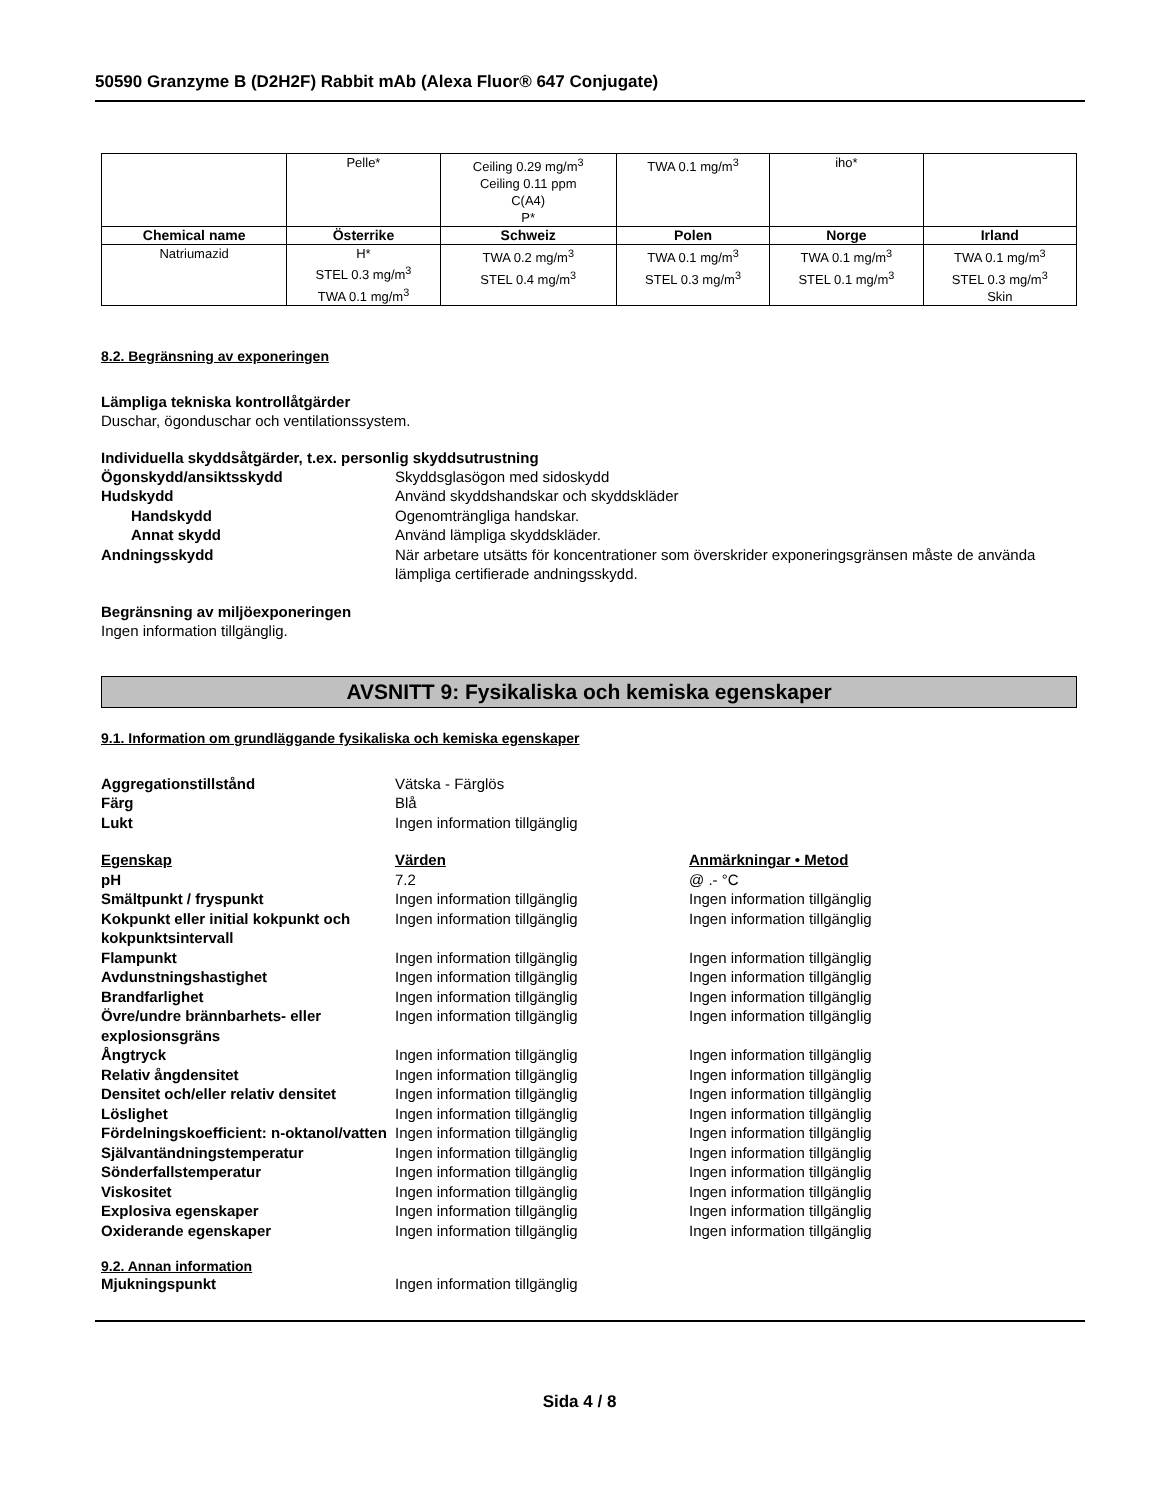50590 Granzyme B (D2H2F) Rabbit mAb (Alexa Fluor® 647 Conjugate)
| | Pelle* | Ceiling 0.29 mg/m<sup>3</sup> Ceiling 0.11 ppm C(A4) P* | TWA 0.1 mg/m<sup>3</sup> | iho* | |
| Chemical name | Österrike | Schweiz | Polen | Norge | Irland |
| Natriumazid | H* STEL 0.3 mg/m<sup>3</sup> TWA 0.1 mg/m<sup>3</sup> | TWA 0.2 mg/m<sup>3</sup> STEL 0.4 mg/m<sup>3</sup> | TWA 0.1 mg/m<sup>3</sup> STEL 0.3 mg/m<sup>3</sup> | TWA 0.1 mg/m<sup>3</sup> STEL 0.1 mg/m<sup>3</sup> | TWA 0.1 mg/m<sup>3</sup> STEL 0.3 mg/m<sup>3</sup> Skin |
8.2. Begränsning av exponeringen
Lämpliga tekniska kontrollåtgärder
Duschar, ögonduschar och ventilationssystem.
Individuella skyddsåtgärder, t.ex. personlig skyddsutrustning
Ögonskydd/ansiktsskydd Skyddsglasögon med sidoskydd Hudskydd Använd skyddshandskar och skyddskläder Handskydd Ogenomträngliga handskar. Annat skydd Använd lämpliga skyddskläder. Andningsskydd När arbetare utsätts för koncentrationer som överskrider exponeringsgränsen måste de använda lämpliga certifierade andningsskydd.
Begränsning av miljöexponeringen
Ingen information tillgänglig.
AVSNITT 9: Fysikaliska och kemiska egenskaper
9.1. Information om grundläggande fysikaliska och kemiska egenskaper
Aggregationstillstånd Vätska - Färglös Färg Blå Lukt Ingen information tillgänglig
Egenskap Värden Anmärkningar • Metod pH 7.2 @ .- °C Smältpunkt / fryspunkt Ingen information tillgänglig Ingen information tillgänglig Kokpunkt eller initial kokpunkt och kokpunktsintervall Ingen information tillgänglig Ingen information tillgänglig Flampunkt Ingen information tillgänglig Ingen information tillgänglig Avdunstningshastighet Ingen information tillgänglig Ingen information tillgänglig Brandfarlighet Ingen information tillgänglig Ingen information tillgänglig Övre/undre brännbarhets- eller explosionsgräns Ingen information tillgänglig Ingen information tillgänglig Ångtryck Ingen information tillgänglig Ingen information tillgänglig Relativ ångdensitet Ingen information tillgänglig Ingen information tillgänglig Densitet och/eller relativ densitet Ingen information tillgänglig Ingen information tillgänglig Löslighet Ingen information tillgänglig Ingen information tillgänglig Fördelningskoefficient: n-oktanol/vatten Ingen information tillgänglig Ingen information tillgänglig Självantändningstemperatur Ingen information tillgänglig Ingen information tillgänglig Sönderfallstemperatur Ingen information tillgänglig Ingen information tillgänglig Viskositet Ingen information tillgänglig Ingen information tillgänglig Explosiva egenskaper Ingen information tillgänglig Ingen information tillgänglig Oxiderande egenskaper Ingen information tillgänglig Ingen information tillgänglig
9.2. Annan information
Mjukningspunkt Ingen information tillgänglig
Sida 4 / 8